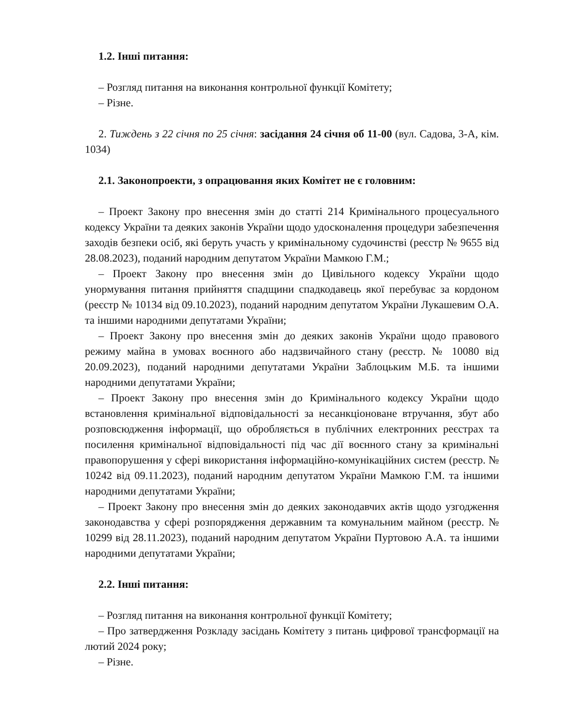1.2. Інші питання:
– Розгляд питання на виконання контрольної функції Комітету;
– Різне.
2. Тиждень з 22 січня по 25 січня: засідання 24 січня об 11-00 (вул. Садова, 3-А, кім. 1034)
2.1. Законопроекти, з опрацювання яких Комітет не є головним:
– Проект Закону про внесення змін до статті 214 Кримінального процесуального кодексу України та деяких законів України щодо удосконалення процедури забезпечення заходів безпеки осіб, які беруть участь у кримінальному судочинстві (реєстр № 9655 від 28.08.2023), поданий народним депутатом України Мамкою Г.М.;
– Проект Закону про внесення змін до Цивільного кодексу України щодо унормування питання прийняття спадщини спадкодавець якої перебуває за кордоном (реєстр № 10134 від 09.10.2023), поданий народним депутатом України Лукашевим О.А. та іншими народними депутатами України;
– Проект Закону про внесення змін до деяких законів України щодо правового режиму майна в умовах воєнного або надзвичайного стану (реєстр. № 10080 від 20.09.2023), поданий народними депутатами України Заблоцьким М.Б. та іншими народними депутатами України;
– Проект Закону про внесення змін до Кримінального кодексу України щодо встановлення кримінальної відповідальності за несанкціоноване втручання, збут або розповсюдження інформації, що обробляється в публічних електронних реєстрах та посилення кримінальної відповідальності під час дії воєнного стану за кримінальні правопорушення у сфері використання інформаційно-комунікаційних систем (реєстр. № 10242 від 09.11.2023), поданий народним депутатом України Мамкою Г.М. та іншими народними депутатами України;
– Проект Закону про внесення змін до деяких законодавчих актів щодо узгодження законодавства у сфері розпорядження державним та комунальним майном (реєстр. № 10299 від 28.11.2023), поданий народним депутатом України Пуртовою А.А. та іншими народними депутатами України;
2.2. Інші питання:
– Розгляд питання на виконання контрольної функції Комітету;
– Про затвердження Розкладу засідань Комітету з питань цифрової трансформації на лютий 2024 року;
– Різне.